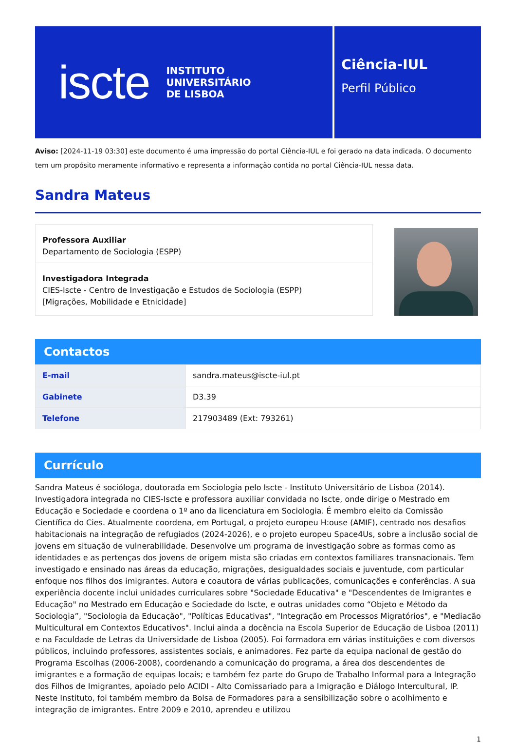iscte INSTITUTO
UNIVERSITÁRIO
DE LISBOA
Ciência-IUL
Perfil Público
Aviso: [2024-11-19 03:30] este documento é uma impressão do portal Ciência-IUL e foi gerado na data indicada. O documento tem um propósito meramente informativo e representa a informação contida no portal Ciência-IUL nessa data.
Sandra Mateus
Professora Auxiliar
Departamento de Sociologia (ESPP)
Investigadora Integrada
CIES-Iscte - Centro de Investigação e Estudos de Sociologia (ESPP)
[Migrações, Mobilidade e Etnicidade]
Contactos
| E-mail | sandra.mateus@iscte-iul.pt |
| Gabinete | D3.39 |
| Telefone | 217903489 (Ext: 793261) |
Currículo
Sandra Mateus é socióloga, doutorada em Sociologia pelo Iscte - Instituto Universitário de Lisboa (2014). Investigadora integrada no CIES-Iscte e professora auxiliar convidada no Iscte, onde dirige o Mestrado em Educação e Sociedade e coordena o 1º ano da licenciatura em Sociologia. É membro eleito da Comissão Científica do Cies. Atualmente coordena, em Portugal, o projeto europeu H:ouse (AMIF), centrado nos desafios habitacionais na integração de refugiados (2024-2026), e o projeto europeu Space4Us, sobre a inclusão social de jovens em situação de vulnerabilidade. Desenvolve um programa de investigação sobre as formas como as identidades e as pertenças dos jovens de origem mista são criadas em contextos familiares transnacionais. Tem investigado e ensinado nas áreas da educação, migrações, desigualdades sociais e juventude, com particular enfoque nos filhos dos imigrantes. Autora e coautora de várias publicações, comunicações e conferências. A sua experiência docente inclui unidades curriculares sobre "Sociedade Educativa" e "Descendentes de Imigrantes e Educação" no Mestrado em Educação e Sociedade do Iscte, e outras unidades como “Objeto e Método da Sociologia”, "Sociologia da Educação", "Políticas Educativas", "Integração em Processos Migratórios", e "Mediação Multicultural em Contextos Educativos". Inclui ainda a docência na Escola Superior de Educação de Lisboa (2011) e na Faculdade de Letras da Universidade de Lisboa (2005). Foi formadora em várias instituições e com diversos públicos, incluindo professores, assistentes sociais, e animadores. Fez parte da equipa nacional de gestão do Programa Escolhas (2006-2008), coordenando a comunicação do programa, a área dos descendentes de imigrantes e a formação de equipas locais; e também fez parte do Grupo de Trabalho Informal para a Integração dos Filhos de Imigrantes, apoiado pelo ACIDI - Alto Comissariado para a Imigração e Diálogo Intercultural, IP. Neste Instituto, foi também membro da Bolsa de Formadores para a sensibilização sobre o acolhimento e integração de imigrantes. Entre 2009 e 2010, aprendeu e utilizou
1